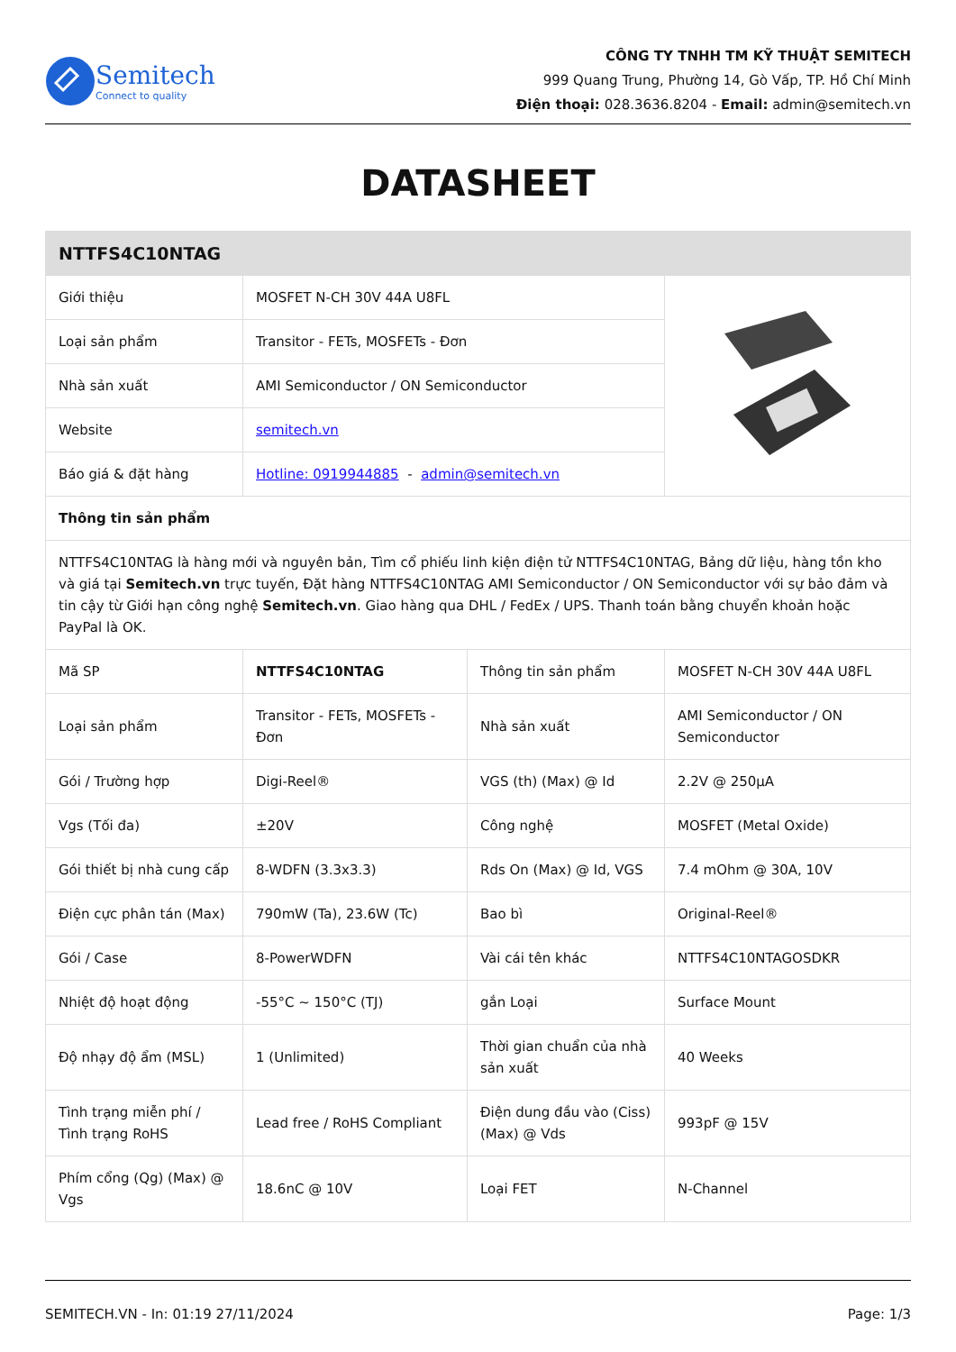Semitech
Connect to quality
CÔNG TY TNHH TM KỸ THUẬT SEMITECH
999 Quang Trung, Phường 14, Gò Vấp, TP. Hồ Chí Minh
Điện thoại: 028.3636.8204 - Email: admin@semitech.vn
DATASHEET
| NTTFS4C10NTAG | | | |
| Giới thiệu | MOSFET N-CH 30V 44A U8FL | | |
| Loại sản phẩm | Transitor - FETs, MOSFETs - Đơn | | |
| Nhà sản xuất | AMI Semiconductor / ON Semiconductor | | |
| Website | semitech.vn | | |
| Báo giá & đặt hàng | Hotline: 0919944885 - admin@semitech.vn | | |
| Thông tin sản phẩm | | | |
| NTTFS4C10NTAG là hàng mới và nguyên bản, Tìm cổ phiếu linh kiện điện tử NTTFS4C10NTAG, Bảng dữ liệu, hàng tồn kho và giá tại Semitech.vn trực tuyến, Đặt hàng NTTFS4C10NTAG AMI Semiconductor / ON Semiconductor với sự bảo đảm và tin cậy từ Giới hạn công nghệ Semitech.vn . Giao hàng qua DHL / FedEx / UPS. Thanh toán bằng chuyển khoản hoặc PayPal là OK. | | | |
| Mã SP | NTTFS4C10NTAG | Thông tin sản phẩm | MOSFET N-CH 30V 44A U8FL |
| Loại sản phẩm | Transitor - FETs, MOSFETs - Đơn | Nhà sản xuất | AMI Semiconductor / ON Semiconductor |
| Gói / Trường hợp | Digi-Reel® | VGS (th) (Max) @ Id | 2.2V @ 250µA |
| Vgs (Tối đa) | ±20V | Công nghệ | MOSFET (Metal Oxide) |
| Gói thiết bị nhà cung cấp | 8-WDFN (3.3x3.3) | Rds On (Max) @ Id, VGS | 7.4 mOhm @ 30A, 10V |
| Điện cực phân tán (Max) | 790mW (Ta), 23.6W (Tc) | Bao bì | Original-Reel® |
| Gói / Case | 8-PowerWDFN | Vài cái tên khác | NTTFS4C10NTAGOSDKR |
| Nhiệt độ hoạt động | -55°C ~ 150°C (TJ) | gắn Loại | Surface Mount |
| Độ nhạy độ ẩm (MSL) | 1 (Unlimited) | Thời gian chuẩn của nhà sản xuất | 40 Weeks |
| Tình trạng miễn phí / Tình trạng RoHS | Lead free / RoHS Compliant | Điện dung đầu vào (Ciss) (Max) @ Vds | 993pF @ 15V |
| Phím cổng (Qg) (Max) @ Vgs | 18.6nC @ 10V | Loại FET | N-Channel |
SEMITECH.VN - In: 01:19 27/11/2024 Page: 1/3